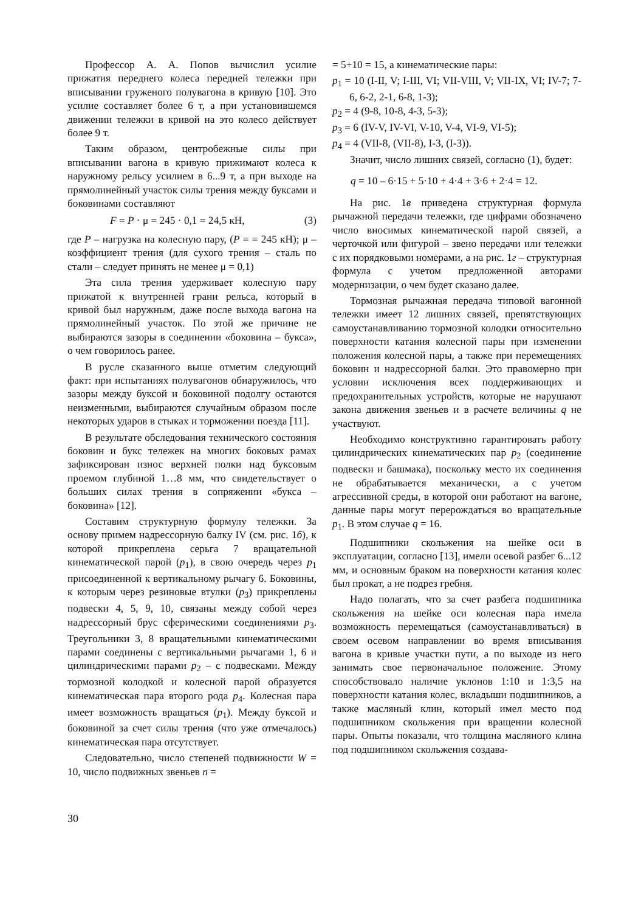Профессор А. А. Попов вычислил усилие прижатия переднего колеса передней тележки при вписывании груженого полувагона в кривую [10]. Это усилие составляет более 6 т, а при установившемся движении тележки в кривой на это колесо действует более 9 т.
Таким образом, центробежные силы при вписывании вагона в кривую прижимают колеса к наружному рельсу усилием в 6...9 т, а при выходе на прямолинейный участок силы трения между буксами и боковинами составляют
F = P · μ = 245 · 0,1 = 24,5 кН, (3)
где P – нагрузка на колесную пару, (P = = 245 кН); μ – коэффициент трения (для сухого трения – сталь по стали – следует принять не менее μ = 0,1)
Эта сила трения удерживает колесную пару прижатой к внутренней грани рельса, который в кривой был наружным, даже после выхода вагона на прямолинейный участок. По этой же причине не выбираются зазоры в соединении «боковина – букса», о чем говорилось ранее.
В русле сказанного выше отметим следующий факт: при испытаниях полувагонов обнаружилось, что зазоры между буксой и боковиной подолгу остаются неизменными, выбираются случайным образом после некоторых ударов в стыках и торможении поезда [11].
В результате обследования технического состояния боковин и букс тележек на многих боковых рамах зафиксирован износ верхней полки над буксовым проемом глубиной 1…8 мм, что свидетельствует о больших силах трения в сопряжении «букса – боковина» [12].
Составим структурную формулу тележки. За основу примем надрессорную балку IV (см. рис. 1б), к которой прикреплена серьга 7 вращательной кинематической парой (p<sub>1</sub>), в свою очередь через p<sub>1</sub> присоединенной к вертикальному рычагу 6. Боковины, к которым через резиновые втулки (p<sub>3</sub>) прикреплены подвески 4, 5, 9, 10, связаны между собой через надрессорный брус сферическими соединениями p<sub>3</sub>. Треугольники 3, 8 вращательными кинематическими парами соединены с вертикальными рычагами 1, 6 и цилиндрическими парами p<sub>2</sub> – с подвесками. Между тормозной колодкой и колесной парой образуется кинематическая пара второго рода p<sub>4</sub>. Колесная пара имеет возможность вращаться (p<sub>1</sub>). Между буксой и боковиной за счет силы трения (что уже отмечалось) кинематическая пара отсутствует.
Следовательно, число степеней подвижности W = 10, число подвижных звеньев n =
= 5+10 = 15, а кинематические пары:
p<sub>1</sub> = 10 (I-II, V; I-III, VI; VII-VIII, V; VII-IX, VI; IV-7; 7-6, 6-2, 2-1, 6-8, 1-3);
p<sub>2</sub> = 4 (9-8, 10-8, 4-3, 5-3);
p<sub>3</sub> = 6 (IV-V, IV-VI, V-10, V-4, VI-9, VI-5);
p<sub>4</sub> = 4 (VII-8, (VII-8), I-3, (I-3)).
Значит, число лишних связей, согласно (1), будет:
q = 10 – 6·15 + 5·10 + 4·4 + 3·6 + 2·4 = 12.
На рис. 1в приведена структурная формула рычажной передачи тележки, где цифрами обозначено число вносимых кинематической парой связей, а черточкой или фигурой – звено передачи или тележки с их порядковыми номерами, а на рис. 1г – структурная формула с учетом предложенной авторами модернизации, о чем будет сказано далее.
Тормозная рычажная передача типовой вагонной тележки имеет 12 лишних связей, препятствующих самоустанавливанию тормозной колодки относительно поверхности катания колесной пары при изменении положения колесной пары, а также при перемещениях боковин и надрессорной балки. Это правомерно при условии исключения всех поддерживающих и предохранительных устройств, которые не нарушают закона движения звеньев и в расчете величины q не участвуют.
Необходимо конструктивно гарантировать работу цилиндрических кинематических пар p<sub>2</sub> (соединение подвески и башмака), поскольку место их соединения не обрабатывается механически, а с учетом агрессивной среды, в которой они работают на вагоне, данные пары могут перерождаться во вращательные p<sub>1</sub>. В этом случае q = 16.
Подшипники скольжения на шейке оси в эксплуатации, согласно [13], имели осевой разбег 6...12 мм, и основным браком на поверхности катания колес был прокат, а не подрез гребня.
Надо полагать, что за счет разбега подшипника скольжения на шейке оси колесная пара имела возможность перемещаться (самоустанавливаться) в своем осевом направлении во время вписывания вагона в кривые участки пути, а по выходе из него занимать свое первоначальное положение. Этому способствовало наличие уклонов 1:10 и 1:3,5 на поверхности катания колес, вкладыши подшипников, а также масляный клин, который имел место под подшипником скольжения при вращении колесной пары. Опыты показали, что толщина масляного клина под подшипником скольжения создава-
30